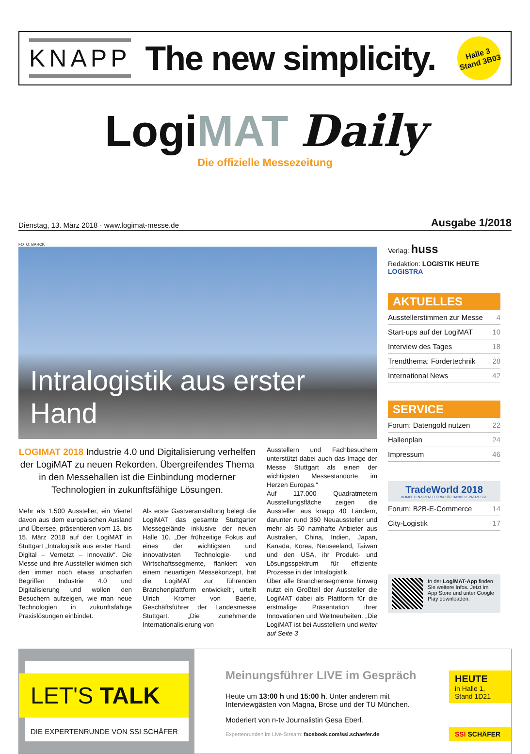KNAPP The new simplicity.
Halle 3
Stand 3B03
LogiMAT Daily
Die offizielle Messezeitung
Dienstag, 13. März 2018 · www.logimat-messe.de Ausgabe 1/2018
FOTO: BARCK
Intralogistik aus erster Hand
LOGIMAT 2018 Industrie 4.0 und Digitalisierung verhelfen der LogiMAT zu neuen Rekorden. Übergreifendes Thema in den Messehallen ist die Einbindung moderner Technologien in zukunftsfähige Lösungen.
Mehr als 1.500 Aussteller, ein Viertel davon aus dem europäischen Ausland und Übersee, präsentieren vom 13. bis 15. März 2018 auf der LogiMAT in Stuttgart „Intralogistik aus erster Hand: Digital – Vernetzt – Innovativ“. Die Messe und ihre Aussteller widmen sich den immer noch etwas unscharfen Begriffen Industrie 4.0 und Digitalisierung und wollen den Besuchern aufzeigen, wie man neue Technologien in zukunftsfähige Praxislösungen einbindet.
Als erste Gastveranstaltung belegt die LogiMAT das gesamte Stuttgarter Messegelände inklusive der neuen Halle 10. „Der frühzeitige Fokus auf eines der wichtigsten und innovativsten Technologie- und Wirtschaftssegmente, flankiert von einem neuartigen Messekonzept, hat die LogiMAT zur führenden Branchenplattform entwickelt“, urteilt Ulrich Kromer von Baerle, Geschäftsführer der Landesmesse Stuttgart. „Die zunehmende Internationalisierung von
Ausstellern und Fachbesuchern unterstützt dabei auch das Image der Messe Stuttgart als einen der wichtigsten Messestandorte im Herzen Europas.“
Auf 117.000 Quadratmetern Ausstellungsfläche zeigen die Aussteller aus knapp 40 Ländern, darunter rund 360 Neuaussteller und mehr als 50 namhafte Anbieter aus Australien, China, Indien, Japan, Kanada, Korea, Neuseeland, Taiwan und den USA, ihr Produkt- und Lösungsspektrum für effiziente Prozesse in der Intralogistik.
Über alle Branchensegmente hinweg nutzt ein Großteil der Aussteller die LogiMAT dabei als Plattform für die erstmalige Präsentation ihrer Innovationen und Weltneuheiten. „Die LogiMAT ist bei Ausstellern und weiter auf Seite 3
Verlag: huss
Redaktion: LOGISTIK HEUTE LOGISTRA
AKTUELLES
Ausstellerstimmen zur Messe 4
Start-ups auf der LogiMAT 10
Interview des Tages 18
Trendthema: Fördertechnik 28
International News 42
SERVICE
Forum: Datengold nutzen 22
Hallenplan 24
Impressum 46
TradeWorld 2018
KOMPETENZ-PLATTFORM FÜR HANDELSPROZESSE
Forum: B2B-E-Commerce 14
City-Logistik 17
In der LogiMAT-App finden Sie weitere Infos. Jetzt im App Store und unter Google Play downloaden.
LET'S TALK
DIE EXPERTENRUNDE VON SSI SCHÄFER
Meinungsführer LIVE im Gespräch
Heute um 13:00 h und 15:00 h. Unter anderem mit Interviewgästen von Magna, Brose und der TU München.
Moderiert von n-tv Journalistin Gesa Eberl.
Expertenrunden im Live-Stream: facebook.com/ssi.schaefer.de
HEUTE
in Halle 1,
Stand 1D21
SSI SCHÄFER